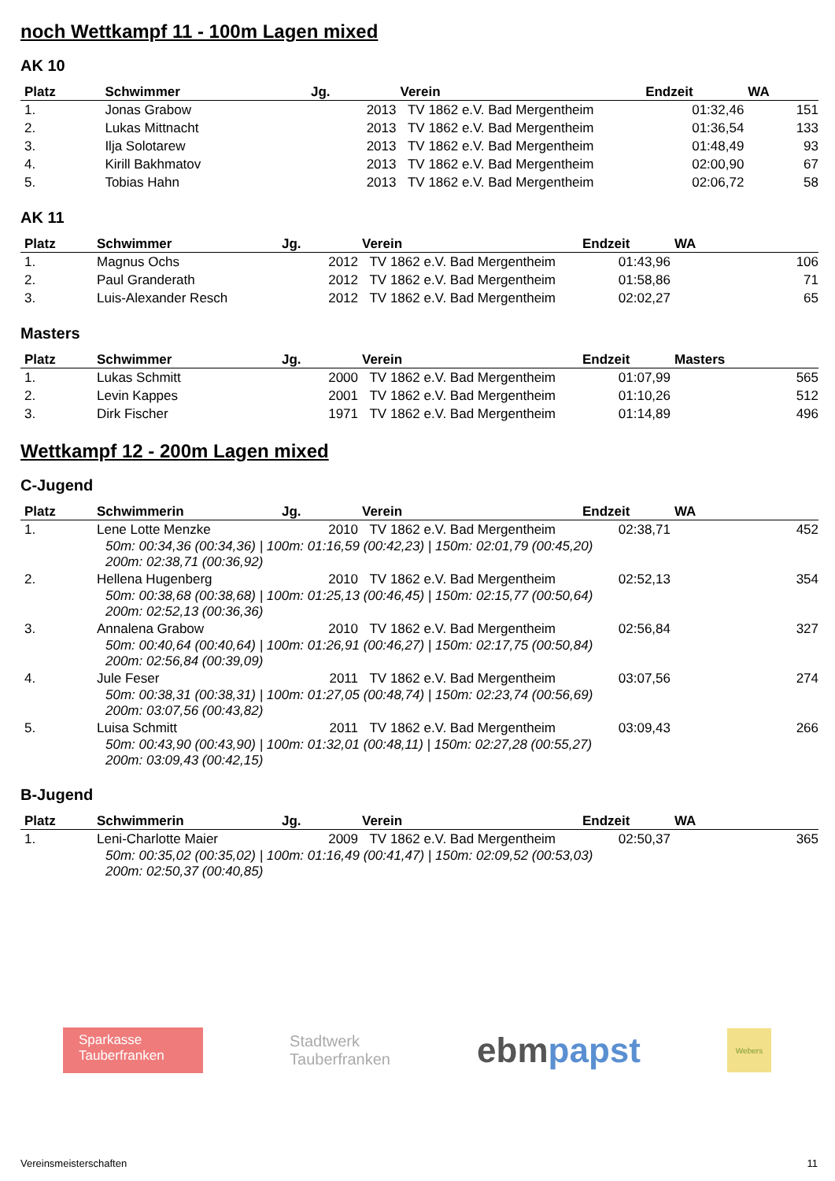noch Wettkampf 11 - 100m Lagen mixed
AK 10
| Platz | Schwimmer | Jg. | Verein | Endzeit | WA |
| --- | --- | --- | --- | --- | --- |
| 1. | Jonas Grabow | 2013 | TV 1862 e.V. Bad Mergentheim | 01:32,46 | 151 |
| 2. | Lukas Mittnacht | 2013 | TV 1862 e.V. Bad Mergentheim | 01:36,54 | 133 |
| 3. | Ilja Solotarew | 2013 | TV 1862 e.V. Bad Mergentheim | 01:48,49 | 93 |
| 4. | Kirill Bakhmatov | 2013 | TV 1862 e.V. Bad Mergentheim | 02:00,90 | 67 |
| 5. | Tobias Hahn | 2013 | TV 1862 e.V. Bad Mergentheim | 02:06,72 | 58 |
AK 11
| Platz | Schwimmer | Jg. | Verein | Endzeit | WA |
| --- | --- | --- | --- | --- | --- |
| 1. | Magnus Ochs | 2012 | TV 1862 e.V. Bad Mergentheim | 01:43,96 | 106 |
| 2. | Paul Granderath | 2012 | TV 1862 e.V. Bad Mergentheim | 01:58,86 | 71 |
| 3. | Luis-Alexander Resch | 2012 | TV 1862 e.V. Bad Mergentheim | 02:02,27 | 65 |
Masters
| Platz | Schwimmer | Jg. | Verein | Endzeit | Masters |
| --- | --- | --- | --- | --- | --- |
| 1. | Lukas Schmitt | 2000 | TV 1862 e.V. Bad Mergentheim | 01:07,99 | 565 |
| 2. | Levin Kappes | 2001 | TV 1862 e.V. Bad Mergentheim | 01:10,26 | 512 |
| 3. | Dirk Fischer | 1971 | TV 1862 e.V. Bad Mergentheim | 01:14,89 | 496 |
Wettkampf 12 - 200m Lagen mixed
C-Jugend
| Platz | Schwimmerin | Jg. | Verein | Endzeit | WA |
| --- | --- | --- | --- | --- | --- |
| 1. | Lene Lotte Menzke | 2010 | TV 1862 e.V. Bad Mergentheim | 02:38,71 | 452 |
| | 50m: 00:34,36 (00:34,36) / 100m: 01:16,59 (00:42,23) / 150m: 02:01,79 (00:45,20) 200m: 02:38,71 (00:36,92) | | | | |
| 2. | Hellena Hugenberg | 2010 | TV 1862 e.V. Bad Mergentheim | 02:52,13 | 354 |
| | 50m: 00:38,68 (00:38,68) / 100m: 01:25,13 (00:46,45) / 150m: 02:15,77 (00:50,64) 200m: 02:52,13 (00:36,36) | | | | |
| 3. | Annalena Grabow | 2010 | TV 1862 e.V. Bad Mergentheim | 02:56,84 | 327 |
| | 50m: 00:40,64 (00:40,64) / 100m: 01:26,91 (00:46,27) / 150m: 02:17,75 (00:50,84) 200m: 02:56,84 (00:39,09) | | | | |
| 4. | Jule Feser | 2011 | TV 1862 e.V. Bad Mergentheim | 03:07,56 | 274 |
| | 50m: 00:38,31 (00:38,31) / 100m: 01:27,05 (00:48,74) / 150m: 02:23,74 (00:56,69) 200m: 03:07,56 (00:43,82) | | | | |
| 5. | Luisa Schmitt | 2011 | TV 1862 e.V. Bad Mergentheim | 03:09,43 | 266 |
| | 50m: 00:43,90 (00:43,90) / 100m: 01:32,01 (00:48,11) / 150m: 02:27,28 (00:55,27) 200m: 03:09,43 (00:42,15) | | | | |
B-Jugend
| Platz | Schwimmerin | Jg. | Verein | Endzeit | WA |
| --- | --- | --- | --- | --- | --- |
| 1. | Leni-Charlotte Maier | 2009 | TV 1862 e.V. Bad Mergentheim | 02:50,37 | 365 |
| | 50m: 00:35,02 (00:35,02) / 100m: 01:16,49 (00:41,47) / 150m: 02:09,52 (00:53,03) 200m: 02:50,37 (00:40,85) | | | | |
Sparkasse
Tauberfranken
Stadtwerk
Tauberfranken
ebmpapst
Webers
Vereinsmeisterschaften 11